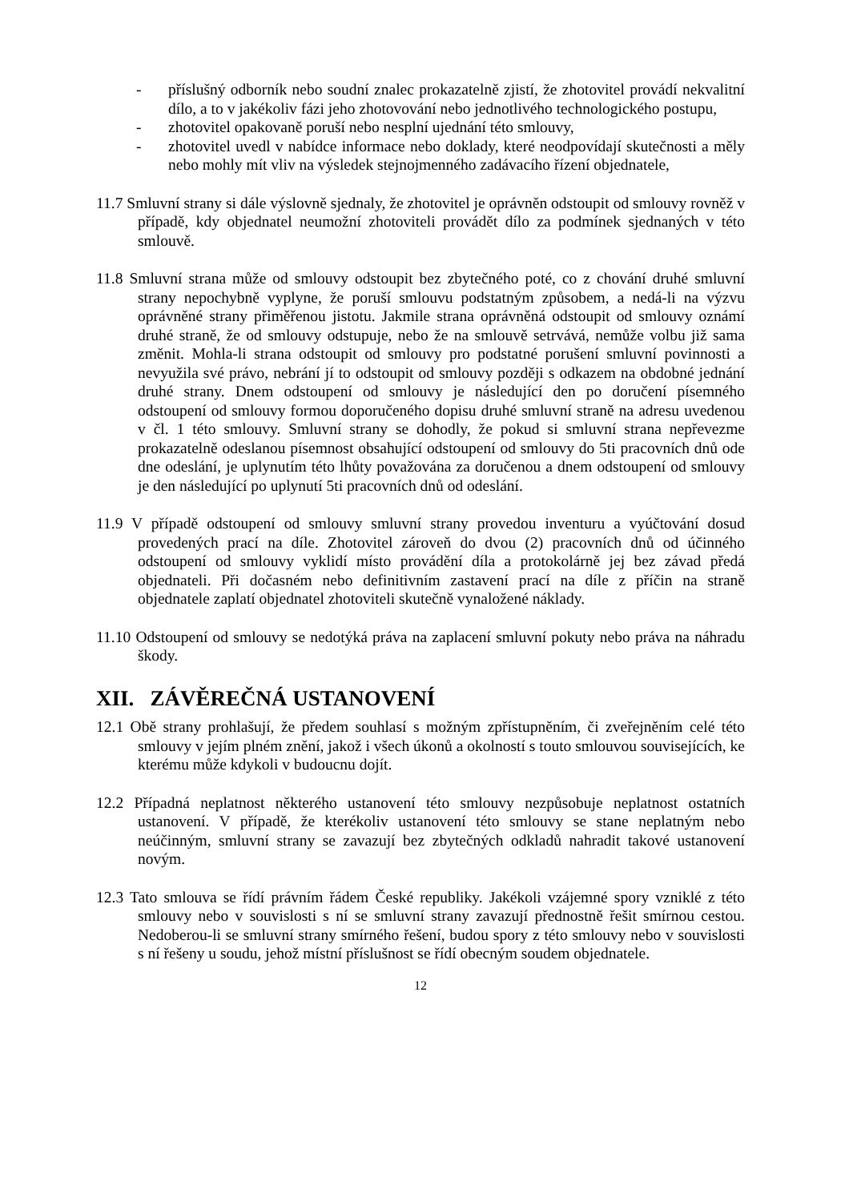- příslušný odborník nebo soudní znalec prokazatelně zjistí, že zhotovitel provádí nekvalitní dílo, a to v jakékoliv fázi jeho zhotovování nebo jednotlivého technologického postupu,
- zhotovitel opakovaně poruší nebo nesplní ujednání této smlouvy,
- zhotovitel uvedl v nabídce informace nebo doklady, které neodpovídají skutečnosti a měly nebo mohly mít vliv na výsledek stejnojmenného zadávacího řízení objednatele,
11.7 Smluvní strany si dále výslovně sjednaly, že zhotovitel je oprávněn odstoupit od smlouvy rovněž v případě, kdy objednatel neumožní zhotoviteli provádět dílo za podmínek sjednaných v této smlouvě.
11.8 Smluvní strana může od smlouvy odstoupit bez zbytečného poté, co z chování druhé smluvní strany nepochybně vyplyne, že poruší smlouvu podstatným způsobem, a nedá-li na výzvu oprávněné strany přiměřenou jistotu. Jakmile strana oprávněná odstoupit od smlouvy oznámí druhé straně, že od smlouvy odstupuje, nebo že na smlouvě setrvává, nemůže volbu již sama změnit. Mohla-li strana odstoupit od smlouvy pro podstatné porušení smluvní povinnosti a nevyužila své právo, nebrání jí to odstoupit od smlouvy později s odkazem na obdobné jednání druhé strany. Dnem odstoupení od smlouvy je následující den po doručení písemného odstoupení od smlouvy formou doporučeného dopisu druhé smluvní straně na adresu uvedenou v čl. 1 této smlouvy. Smluvní strany se dohodly, že pokud si smluvní strana nepřevezme prokazatelně odeslanou písemnost obsahující odstoupení od smlouvy do 5ti pracovních dnů ode dne odeslání, je uplynutím této lhůty považována za doručenou a dnem odstoupení od smlouvy je den následující po uplynutí 5ti pracovních dnů od odeslání.
11.9 V případě odstoupení od smlouvy smluvní strany provedou inventuru a vyúčtování dosud provedených prací na díle. Zhotovitel zároveň do dvou (2) pracovních dnů od účinného odstoupení od smlouvy vyklidí místo provádění díla a protokolárně jej bez závad předá objednateli. Při dočasném nebo definitivním zastavení prací na díle z příčin na straně objednatele zaplatí objednatel zhotoviteli skutečně vynaložené náklady.
11.10 Odstoupení od smlouvy se nedotýká práva na zaplacení smluvní pokuty nebo práva na náhradu škody.
XII. ZÁVĚREČNÁ USTANOVENÍ
12.1 Obě strany prohlašují, že předem souhlasí s možným zpřístupněním, či zveřejněním celé této smlouvy v jejím plném znění, jakož i všech úkonů a okolností s touto smlouvou souvisejících, ke kterému může kdykoli v budoucnu dojít.
12.2 Případná neplatnost některého ustanovení této smlouvy nezpůsobuje neplatnost ostatních ustanovení. V případě, že kterékoliv ustanovení této smlouvy se stane neplatným nebo neúčinným, smluvní strany se zavazují bez zbytečných odkladů nahradit takové ustanovení novým.
12.3 Tato smlouva se řídí právním řádem České republiky. Jakékoli vzájemné spory vzniklé z této smlouvy nebo v souvislosti s ní se smluvní strany zavazují přednostně řešit smírnou cestou. Nedoberou-li se smluvní strany smírného řešení, budou spory z této smlouvy nebo v souvislosti s ní řešeny u soudu, jehož místní příslušnost se řídí obecným soudem objednatele.
12